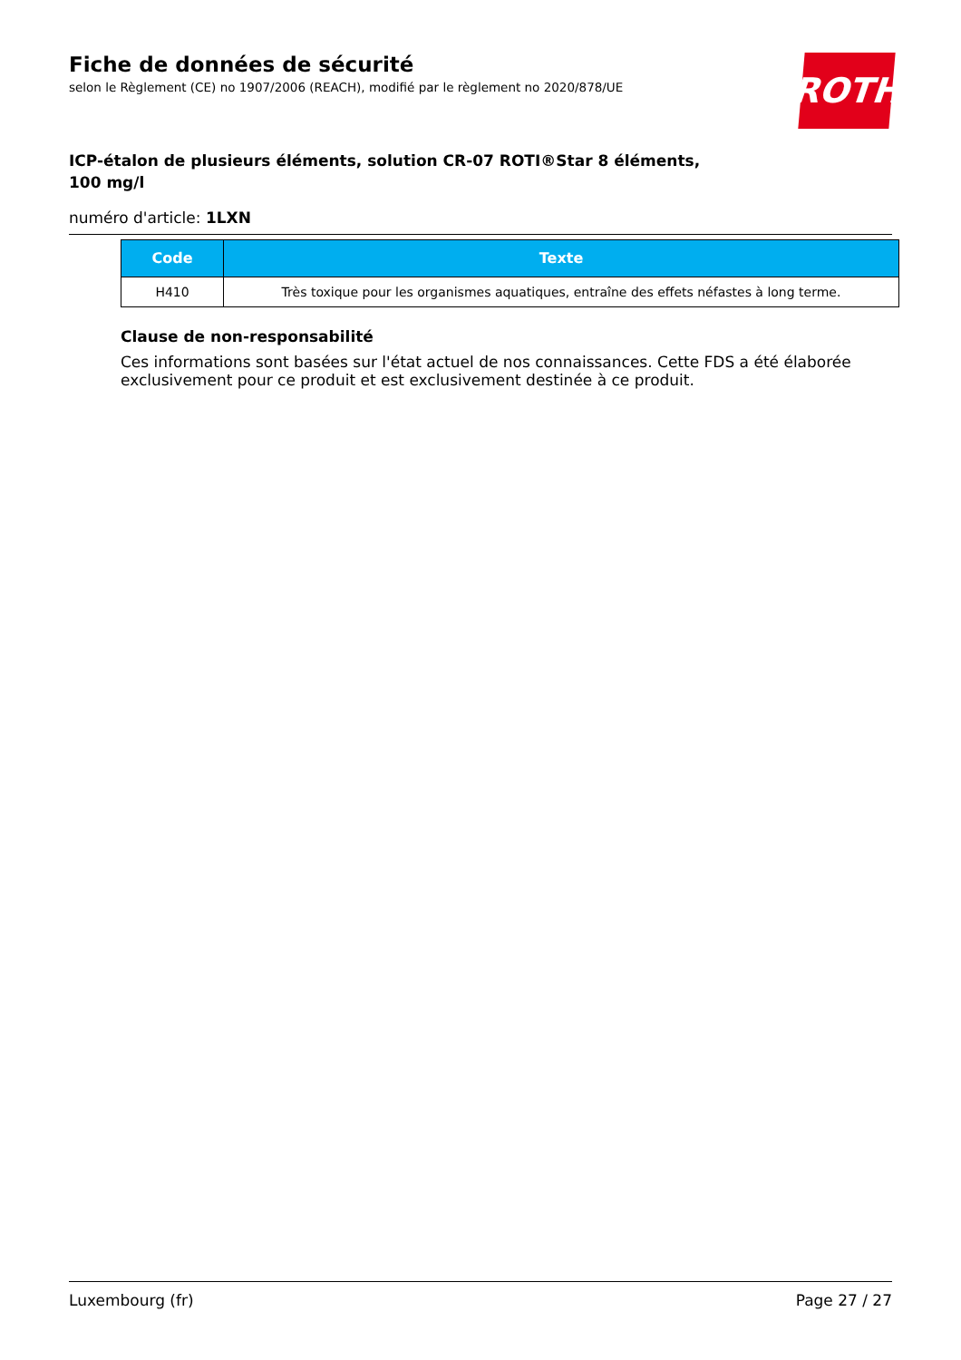Fiche de données de sécurité
selon le Règlement (CE) no 1907/2006 (REACH), modifié par le règlement no 2020/878/UE
ROTH
ICP-étalon de plusieurs éléments, solution CR-07 ROTI®Star 8 éléments, 100 mg/l
numéro d'article: 1LXN
| Code | Texte |
| --- | --- |
| H410 | Très toxique pour les organismes aquatiques, entraîne des effets néfastes à long terme. |
Clause de non-responsabilité
Ces informations sont basées sur l'état actuel de nos connaissances. Cette FDS a été élaborée exclusi­vement pour ce produit et est exclusivement destinée à ce produit.
Luxembourg (fr) Page 27 / 27